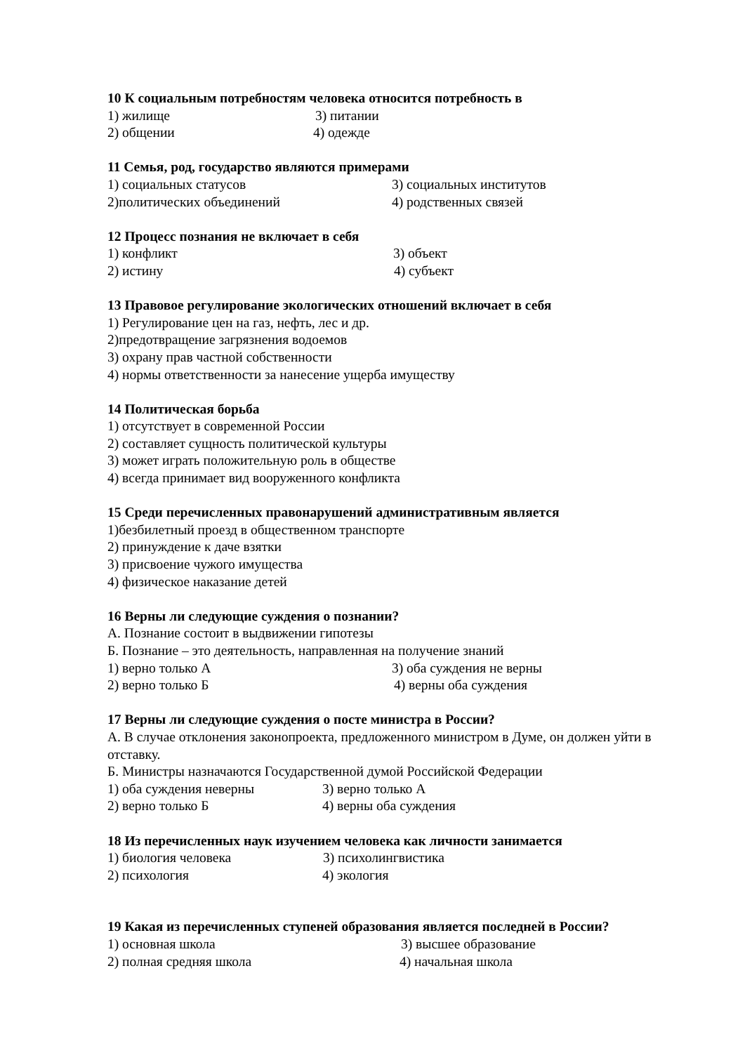10 К социальным потребностям человека относится потребность в
1) жилище 3) питании
2) общении 4) одежде
11 Семья, род, государство являются примерами
1) социальных статусов 3) социальных институтов
2)политических объединений 4) родственных связей
12 Процесс познания не включает в себя
1) конфликт 3) объект
2) истину 4) субъект
13 Правовое регулирование экологических отношений включает в себя
1) Регулирование цен на газ, нефть, лес и др.
2)предотвращение загрязнения водоемов
3) охрану прав частной собственности
4) нормы ответственности за нанесение ущерба имуществу
14 Политическая борьба
1) отсутствует в современной России
2) составляет сущность политической культуры
3) может играть положительную роль в обществе
4) всегда принимает вид вооруженного конфликта
15 Среди перечисленных правонарушений административным является
1)безбилетный проезд в общественном транспорте
2) принуждение к даче взятки
3) присвоение чужого имущества
4) физическое наказание детей
16 Верны ли следующие суждения о познании?
А. Познание состоит в выдвижении гипотезы
Б. Познание – это деятельность, направленная на получение знаний
1) верно только А 3) оба суждения не верны
2) верно только Б 4) верны оба суждения
17 Верны ли следующие суждения о посте министра в России?
А. В случае отклонения законопроекта, предложенного министром в Думе, он должен уйти в отставку.
Б. Министры назначаются Государственной думой Российской Федерации
1) оба суждения неверны 3) верно только А
2) верно только Б 4) верны оба суждения
18 Из перечисленных наук изучением человека как личности занимается
1) биология человека 3) психолингвистика
2) психология 4) экология
19 Какая из перечисленных ступеней образования является последней в России?
1) основная школа 3) высшее образование
2) полная средняя школа 4) начальная школа